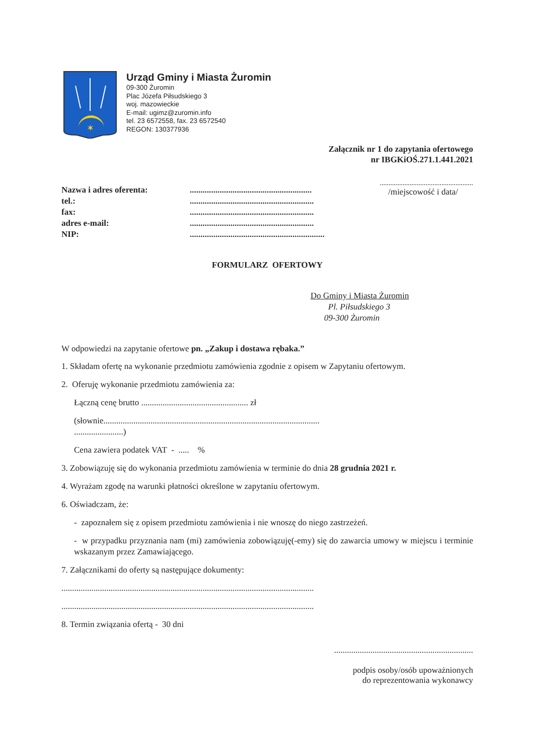✶
Urząd Gminy i Miasta Żuromin
09-300 Żuromin
Plac Józefa Piłsudskiego 3
woj. mazowieckie
E-mail: ugimz@zuromin.info
tel. 23 6572558, fax. 23 6572540
REGON: 130377936
Załącznik nr 1 do zapytania ofertowego
nr IBGKiOŚ.271.1.441.2021
.....................................................
/miejscowość i data/
Nazwa i adres oferenta:......................................................... tel.:.......................................................... fax:.......................................................... adres e-mail:.......................................................... NIP:...............................................................
FORMULARZ OFERTOWY
Do Gminy i Miasta Żuromin
Pl. Piłsudskiego 3
09-300 Żuromin
W odpowiedzi na zapytanie ofertowe pn. „Zakup i dostawa rębaka.”
1. Składam ofertę na wykonanie przedmiotu zamówienia zgodnie z opisem w Zapytaniu ofertowym.
2. Oferuję wykonanie przedmiotu zamówienia za:
Łączną cenę brutto .................................................. zł
(słownie.....................................................................................................
.......................)
Cena zawiera podatek VAT - ..... %
3. Zobowiązuję się do wykonania przedmiotu zamówienia w terminie do dnia 28 grudnia 2021 r.
4. Wyrażam zgodę na warunki płatności określone w zapytaniu ofertowym.
6. Oświadczam, że:
- zapoznałem się z opisem przedmiotu zamówienia i nie wnoszę do niego zastrzeżeń.
- w przypadku przyznania nam (mi) zamówienia zobowiązuję(-emy) się do zawarcia umowy w miejscu i terminie wskazanym przez Zamawiającego.
7. Załącznikami do oferty są następujące dokumenty:
......................................................................................................................
......................................................................................................................
8. Termin związania ofertą - 30 dni
.................................................................
podpis osoby/osób upoważnionych
do reprezentowania wykonawcy